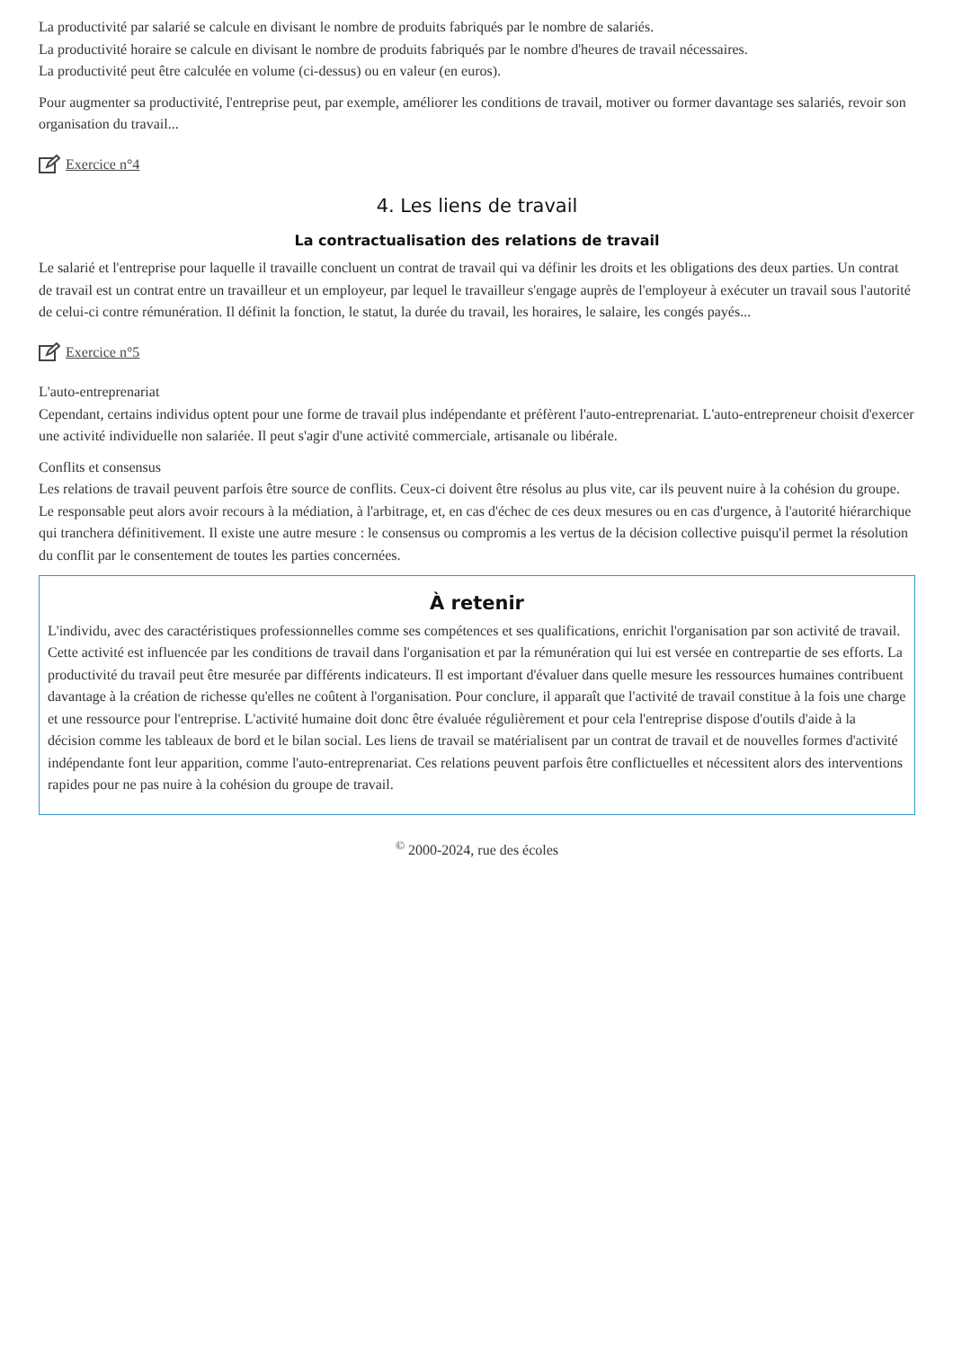La productivité par salarié se calcule en divisant le nombre de produits fabriqués par le nombre de salariés.
La productivité horaire se calcule en divisant le nombre de produits fabriqués par le nombre d'heures de travail nécessaires.
La productivité peut être calculée en volume (ci-dessus) ou en valeur (en euros).
Pour augmenter sa productivité, l'entreprise peut, par exemple, améliorer les conditions de travail, motiver ou former davantage ses salariés, revoir son organisation du travail...
Exercice n°4
4. Les liens de travail
La contractualisation des relations de travail
Le salarié et l'entreprise pour laquelle il travaille concluent un contrat de travail qui va définir les droits et les obligations des deux parties. Un contrat de travail est un contrat entre un travailleur et un employeur, par lequel le travailleur s'engage auprès de l'employeur à exécuter un travail sous l'autorité de celui-ci contre rémunération. Il définit la fonction, le statut, la durée du travail, les horaires, le salaire, les congés payés...
Exercice n°5
L'auto-entreprenariat
Cependant, certains individus optent pour une forme de travail plus indépendante et préfèrent l'auto-entreprenariat. L'auto-entrepreneur choisit d'exercer une activité individuelle non salariée. Il peut s'agir d'une activité commerciale, artisanale ou libérale.
Conflits et consensus
Les relations de travail peuvent parfois être source de conflits. Ceux-ci doivent être résolus au plus vite, car ils peuvent nuire à la cohésion du groupe. Le responsable peut alors avoir recours à la médiation, à l'arbitrage, et, en cas d'échec de ces deux mesures ou en cas d'urgence, à l'autorité hiérarchique qui tranchera définitivement. Il existe une autre mesure : le consensus ou compromis a les vertus de la décision collective puisqu'il permet la résolution du conflit par le consentement de toutes les parties concernées.
À retenir
L'individu, avec des caractéristiques professionnelles comme ses compétences et ses qualifications, enrichit l'organisation par son activité de travail. Cette activité est influencée par les conditions de travail dans l'organisation et par la rémunération qui lui est versée en contrepartie de ses efforts. La productivité du travail peut être mesurée par différents indicateurs. Il est important d'évaluer dans quelle mesure les ressources humaines contribuent davantage à la création de richesse qu'elles ne coûtent à l'organisation. Pour conclure, il apparaît que l'activité de travail constitue à la fois une charge et une ressource pour l'entreprise. L'activité humaine doit donc être évaluée régulièrement et pour cela l'entreprise dispose d'outils d'aide à la décision comme les tableaux de bord et le bilan social. Les liens de travail se matérialisent par un contrat de travail et de nouvelles formes d'activité indépendante font leur apparition, comme l'auto-entreprenariat. Ces relations peuvent parfois être conflictuelles et nécessitent alors des interventions rapides pour ne pas nuire à la cohésion du groupe de travail.
<sup>©</sup> 2000-2024, rue des écoles